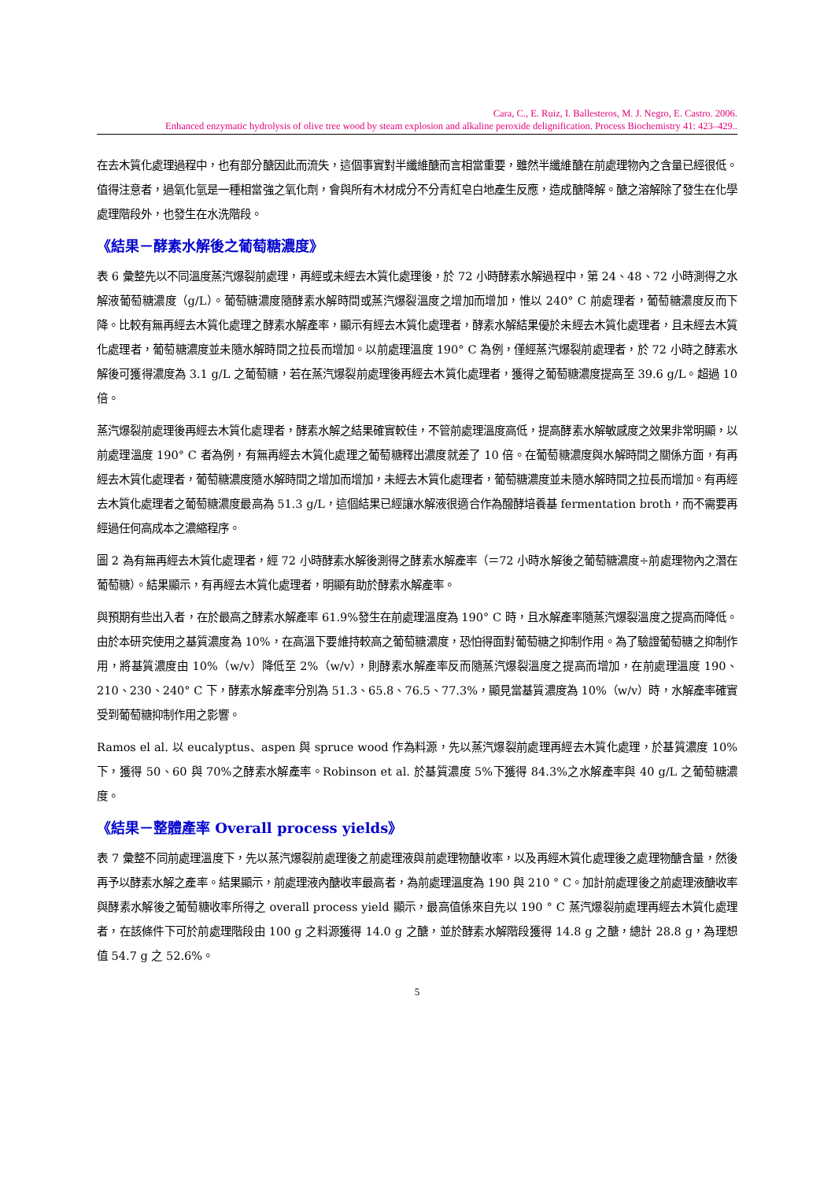Cara, C., E. Ruiz, I. Ballesteros, M. J. Negro, E. Castro. 2006.
Enhanced enzymatic hydrolysis of olive tree wood by steam explosion and alkaline peroxide delignification. Process Biochemistry 41: 423–429..
在去木質化處理過程中，也有部分醣因此而流失，這個事實對半纖維醣而言相當重要，雖然半纖維醣在前處理物內之含量已經很低。值得注意者，過氧化氫是一種相當強之氧化劑，會與所有木材成分不分青紅皂白地產生反應，造成醣降解。醣之溶解除了發生在化學處理階段外，也發生在水洗階段。
《結果－酵素水解後之葡萄糖濃度》
表 6 彙整先以不同溫度蒸汽爆裂前處理，再經或未經去木質化處理後，於 72 小時酵素水解過程中，第 24、48、72 小時測得之水解液葡萄糖濃度（g/L）。葡萄糖濃度隨酵素水解時間或蒸汽爆裂溫度之增加而增加，惟以 240° C 前處理者，葡萄糖濃度反而下降。比較有無再經去木質化處理之酵素水解產率，顯示有經去木質化處理者，酵素水解結果優於未經去木質化處理者，且未經去木質化處理者，葡萄糖濃度並未隨水解時間之拉長而增加。以前處理溫度 190° C 為例，僅經蒸汽爆裂前處理者，於 72 小時之酵素水解後可獲得濃度為 3.1 g/L 之葡萄糖，若在蒸汽爆裂前處理後再經去木質化處理者，獲得之葡萄糖濃度提高至 39.6 g/L。超過 10 倍。
蒸汽爆裂前處理後再經去木質化處理者，酵素水解之結果確實較佳，不管前處理溫度高低，提高酵素水解敏感度之效果非常明顯，以前處理溫度 190° C 者為例，有無再經去木質化處理之葡萄糖釋出濃度就差了 10 倍。在葡萄糖濃度與水解時間之關係方面，有再經去木質化處理者，葡萄糖濃度隨水解時間之增加而增加，未經去木質化處理者，葡萄糖濃度並未隨水解時間之拉長而增加。有再經去木質化處理者之葡萄糖濃度最高為 51.3 g/L，這個結果已經讓水解液很適合作為醱酵培養基 fermentation broth，而不需要再經過任何高成本之濃縮程序。
圖 2 為有無再經去木質化處理者，經 72 小時酵素水解後測得之酵素水解產率（＝72 小時水解後之葡萄糖濃度÷前處理物內之潛在葡萄糖）。結果顯示，有再經去木質化處理者，明顯有助於酵素水解產率。
與預期有些出入者，在於最高之酵素水解產率 61.9%發生在前處理溫度為 190° C 時，且水解產率隨蒸汽爆裂溫度之提高而降低。由於本研究使用之基質濃度為 10%，在高溫下要維持較高之葡萄糖濃度，恐怕得面對葡萄糖之抑制作用。為了驗證葡萄糖之抑制作用，將基質濃度由 10%（w/v）降低至 2%（w/v），則酵素水解產率反而隨蒸汽爆裂溫度之提高而增加，在前處理溫度 190、210、230、240° C 下，酵素水解產率分別為 51.3、65.8、76.5、77.3%，顯見當基質濃度為 10%（w/v）時，水解產率確實受到葡萄糖抑制作用之影響。
Ramos el al. 以 eucalyptus、aspen 與 spruce wood 作為料源，先以蒸汽爆裂前處理再經去木質化處理，於基質濃度 10%下，獲得 50、60 與 70%之酵素水解產率。Robinson et al. 於基質濃度 5%下獲得 84.3%之水解產率與 40 g/L 之葡萄糖濃度。
《結果－整體產率 Overall process yields》
表 7 彙整不同前處理溫度下，先以蒸汽爆裂前處理後之前處理液與前處理物醣收率，以及再經木質化處理後之處理物醣含量，然後再予以酵素水解之產率。結果顯示，前處理液內醣收率最高者，為前處理溫度為 190 與 210 ° C。加計前處理後之前處理液醣收率與酵素水解後之葡萄糖收率所得之 overall process yield 顯示，最高值係來自先以 190 ° C 蒸汽爆裂前處理再經去木質化處理者，在該條件下可於前處理階段由 100 g 之料源獲得 14.0 g 之醣，並於酵素水解階段獲得 14.8 g 之醣，總計 28.8 g，為理想值 54.7 g 之 52.6%。
5